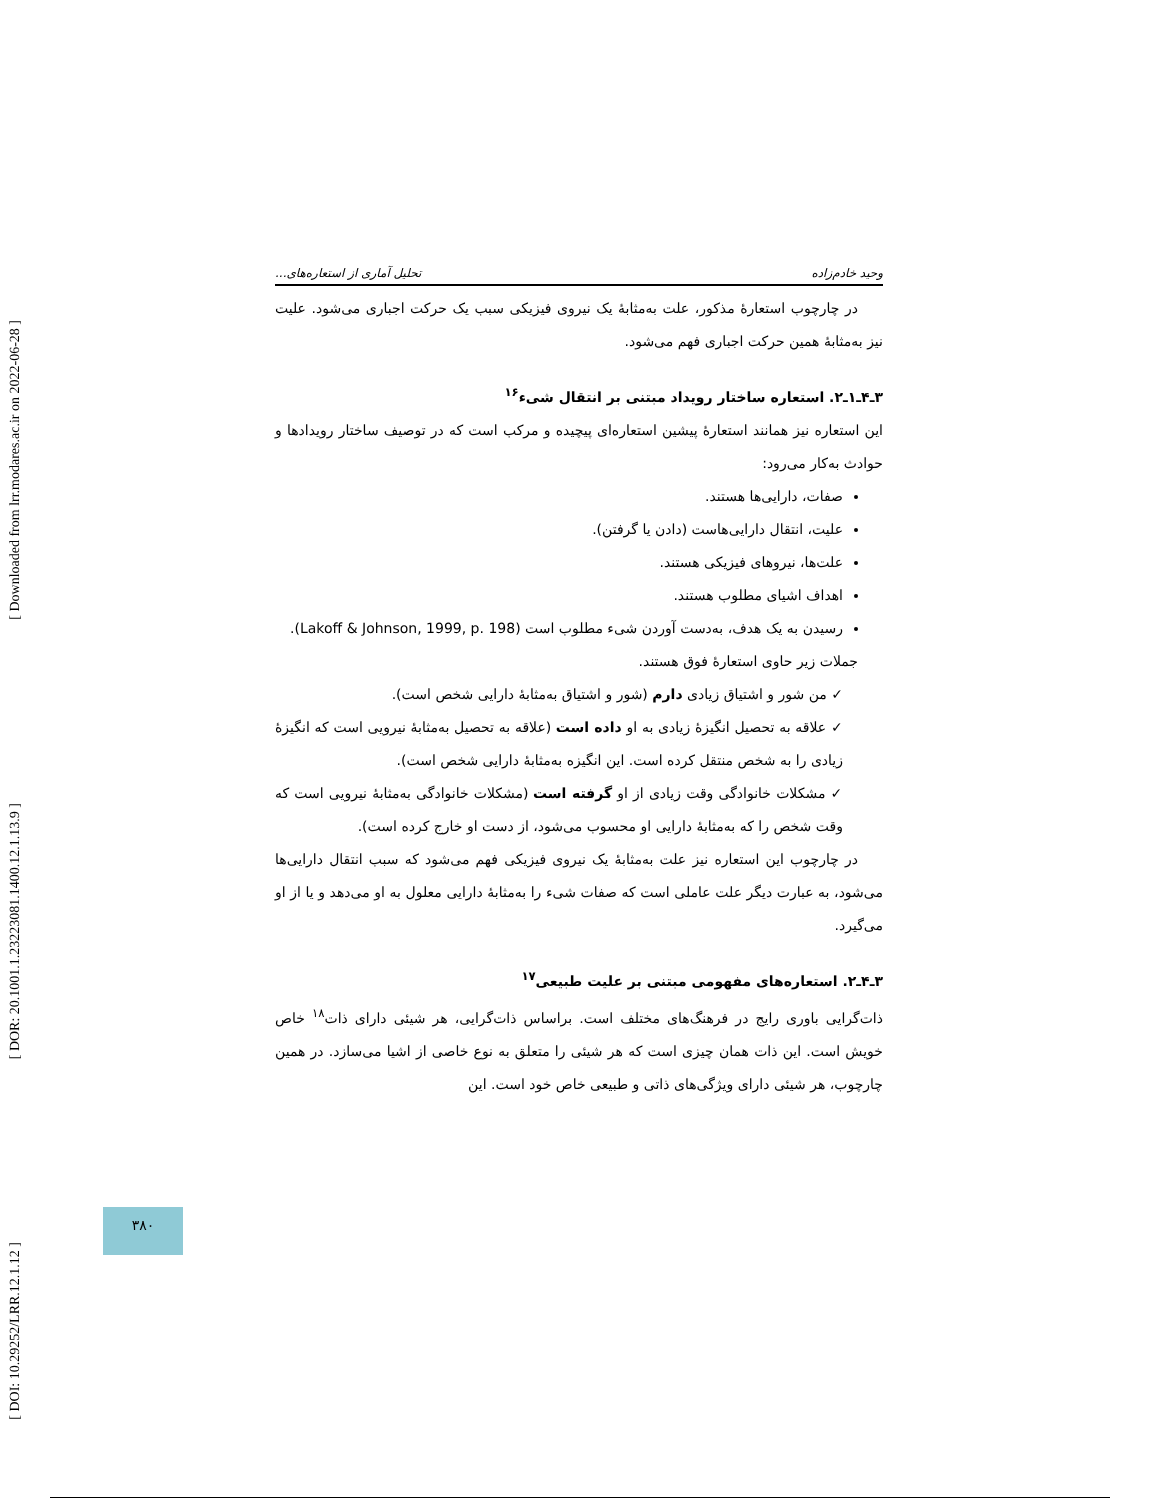[ Downloaded from lrr.modares.ac.ir on 2022-06-28 ]
[ DOR: 20.1001.1.23223081.1400.12.1.13.9 ]
[ DOI: 10.29252/LRR.12.1.12 ]
وحید خادم‌زاده تحلیل آماری از استعاره‌های...
در چارچوب استعارهٔ مذکور، علت به‌مثابهٔ یک نیروی فیزیکی سبب یک حرکت اجباری می‌شود. علیت نیز به‌مثابهٔ همین حرکت اجباری فهم می‌شود.
۳ـ۴ـ۱ـ۲. استعاره ساختار رویداد مبتنی بر انتقال شیء<sup>۱۶</sup>
این استعاره نیز همانند استعارهٔ پیشین استعاره‌ای پیچیده و مرکب است که در توصیف ساختار رویدادها و حوادث به‌کار می‌رود:
صفات، دارایی‌ها هستند.
علیت، انتقال دارایی‌هاست (دادن یا گرفتن).
علت‌ها، نیروهای فیزیکی هستند.
اهداف اشیای مطلوب هستند.
رسیدن به یک هدف، به‌دست آوردن شیء مطلوب است (Lakoff & Johnson, 1999, p. 198).
جملات زیر حاوی استعارهٔ فوق هستند.
✓ من شور و اشتیاق زیادی دارم (شور و اشتیاق به‌مثابهٔ دارایی شخص است).
✓ علاقه به تحصیل انگیزهٔ زیادی به او داده است (علاقه به تحصیل به‌مثابهٔ نیرویی است که انگیزهٔ زیادی را به شخص منتقل کرده است. این انگیزه به‌مثابهٔ دارایی شخص است).
✓ مشکلات خانوادگی وقت زیادی از او گرفته است (مشکلات خانوادگی به‌مثابهٔ نیرویی است که وقت شخص را که به‌مثابهٔ دارایی او محسوب می‌شود، از دست او خارج کرده است).
در چارچوب این استعاره نیز علت به‌مثابهٔ یک نیروی فیزیکی فهم می‌شود که سبب انتقال دارایی‌ها می‌شود، به عبارت دیگر علت عاملی است که صفات شیء را به‌مثابهٔ دارایی معلول به او می‌دهد و یا از او می‌گیرد.
۳ـ۴ـ۲. استعاره‌های مفهومی مبتنی بر علیت طبیعی<sup>۱۷</sup>
ذات‌گرایی باوری رایج در فرهنگ‌های مختلف است. براساس ذات‌گرایی، هر شیئی دارای ذات<sup>۱۸</sup> خاص خویش است. این ذات همان چیزی است که هر شیئی را متعلق به نوع خاصی از اشیا می‌سازد. در همین چارچوب، هر شیئی دارای ویژگی‌های ذاتی و طبیعی خاص خود است. این
۳۸۰